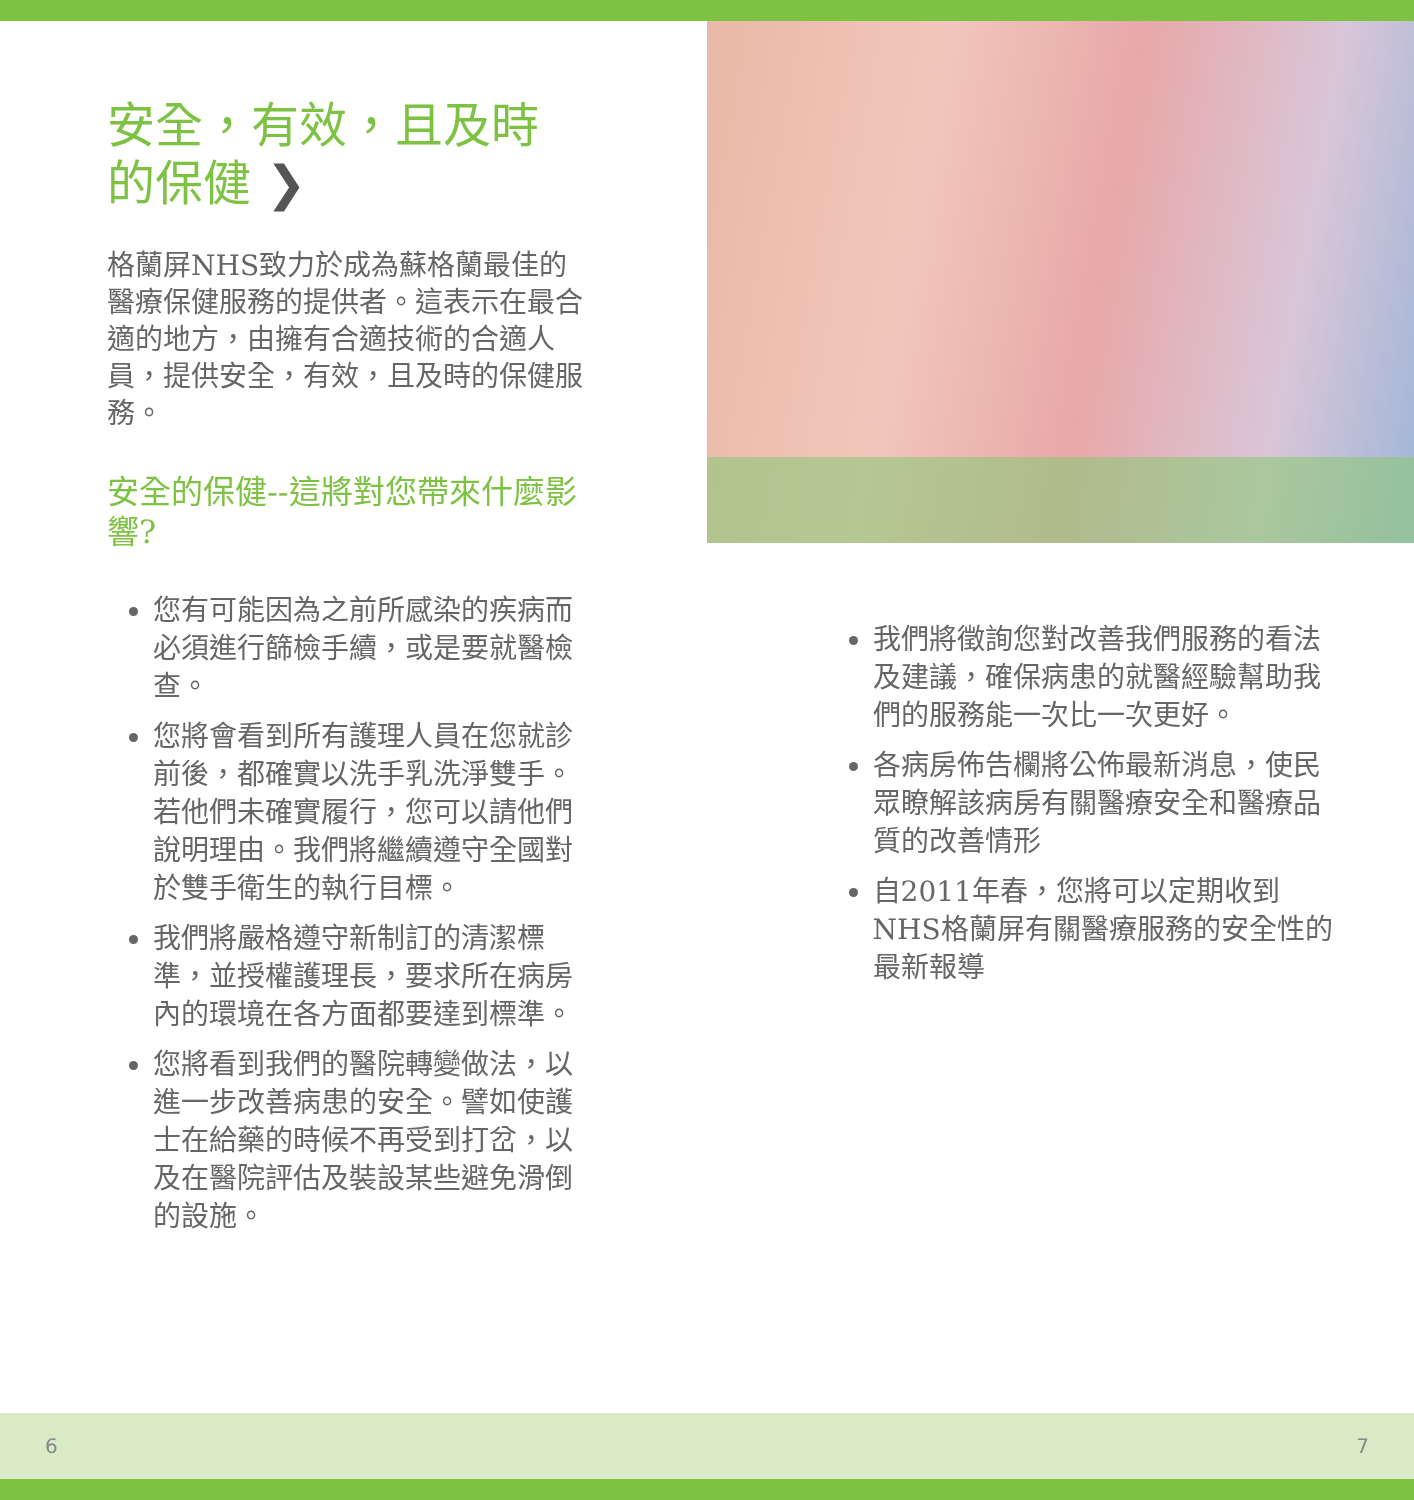安全，有效，且及時的保健 ❯
格蘭屏NHS致力於成為蘇格蘭最佳的醫療保健服務的提供者。這表示在最合適的地方，由擁有合適技術的合適人員，提供安全，有效，且及時的保健服務。
安全的保健--這將對您帶來什麼影響?
您有可能因為之前所感染的疾病而必須進行篩檢手續，或是要就醫檢查。
您將會看到所有護理人員在您就診前後，都確實以洗手乳洗淨雙手。若他們未確實履行，您可以請他們說明理由。我們將繼續遵守全國對於雙手衛生的執行目標。
我們將嚴格遵守新制訂的清潔標準，並授權護理長，要求所在病房內的環境在各方面都要達到標準。
您將看到我們的醫院轉變做法，以進一步改善病患的安全。譬如使護士在給藥的時候不再受到打岔，以及在醫院評估及裝設某些避免滑倒的設施。
我們將徵詢您對改善我們服務的看法及建議，確保病患的就醫經驗幫助我們的服務能一次比一次更好。
各病房佈告欄將公佈最新消息，使民眾瞭解該病房有關醫療安全和醫療品質的改善情形
自2011年春，您將可以定期收到NHS格蘭屏有關醫療服務的安全性的最新報導
6 7